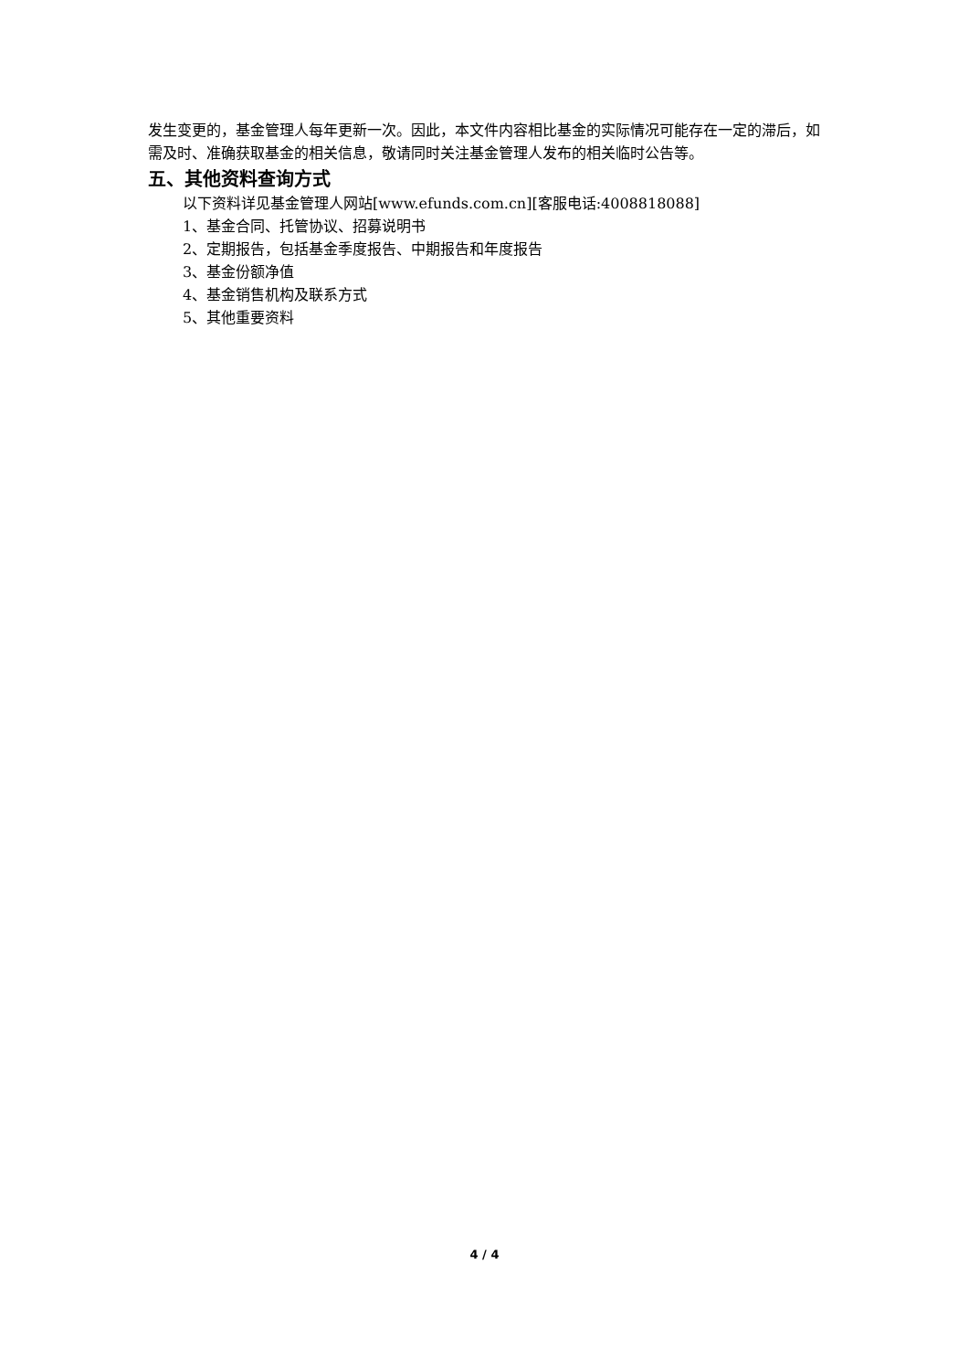发生变更的，基金管理人每年更新一次。因此，本文件内容相比基金的实际情况可能存在一定的滞后，如需及时、准确获取基金的相关信息，敬请同时关注基金管理人发布的相关临时公告等。
五、其他资料查询方式
以下资料详见基金管理人网站[www.efunds.com.cn][客服电话:4008818088]
1、基金合同、托管协议、招募说明书
2、定期报告，包括基金季度报告、中期报告和年度报告
3、基金份额净值
4、基金销售机构及联系方式
5、其他重要资料
4 / 4